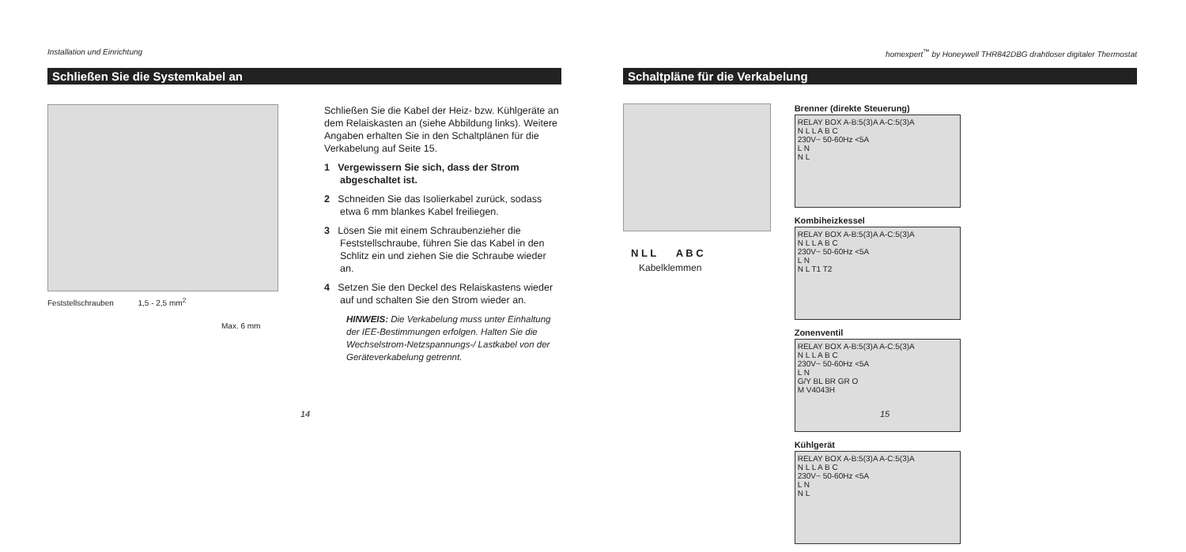Installation und Einrichtung
Schließen Sie die Systemkabel an
Feststellschrauben 1,5 - 2,5 mm<sup>2</sup>
Max. 6 mm
Schließen Sie die Kabel der Heiz- bzw. Kühlgeräte an dem Relaiskasten an (siehe Abbildung links). Weitere Angaben erhalten Sie in den Schaltplänen für die Verkabelung auf Seite 15.
1 Vergewissern Sie sich, dass der Strom abgeschaltet ist.
2 Schneiden Sie das Isolierkabel zurück, sodass etwa 6 mm blankes Kabel freiliegen.
3 Lösen Sie mit einem Schraubenzieher die Feststellschraube, führen Sie das Kabel in den Schlitz ein und ziehen Sie die Schraube wieder an.
4 Setzen Sie den Deckel des Relaiskastens wieder auf und schalten Sie den Strom wieder an.
HINWEIS: Die Verkabelung muss unter Einhaltung der IEE-Bestimmungen erfolgen. Halten Sie die Wechselstrom-Netzspannungs-/ Lastkabel von der Geräteverkabelung getrennt.
14
homexpert<sup>™</sup> by Honeywell THR842DBG drahtloser digitaler Thermostat
Schaltpläne für die Verkabelung
N L L A B C
Kabelklemmen
Brenner (direkte Steuerung)
RELAY BOX A-B:5(3)A A-C:5(3)A
N L L A B C
230V~ 50-60Hz <5A
L N
N L
Kombiheizkessel
RELAY BOX A-B:5(3)A A-C:5(3)A
N L L A B C
230V~ 50-60Hz <5A
L N
N L T1 T2
Zonenventil
RELAY BOX A-B:5(3)A A-C:5(3)A
N L L A B C
230V~ 50-60Hz <5A
L N
G/Y BL BR GR O
M V4043H
Kühlgerät
RELAY BOX A-B:5(3)A A-C:5(3)A
N L L A B C
230V~ 50-60Hz <5A
L N
N L
15